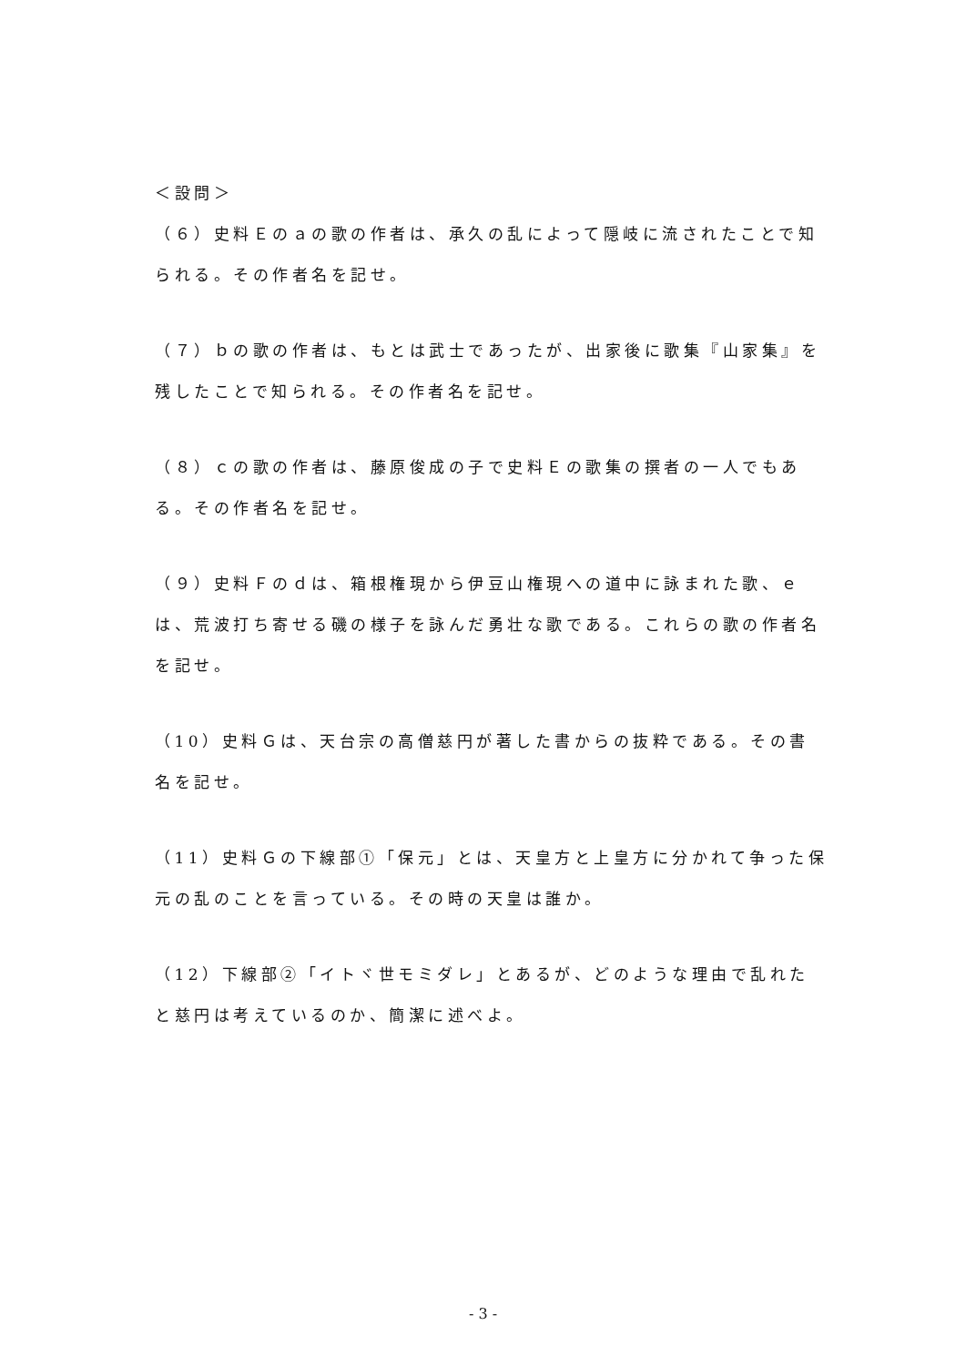＜設問＞
（６）史料Ｅのａの歌の作者は、承久の乱によって隠岐に流されたことで知られる。その作者名を記せ。
（７）ｂの歌の作者は、もとは武士であったが、出家後に歌集『山家集』を残したことで知られる。その作者名を記せ。
（８）ｃの歌の作者は、藤原俊成の子で史料Ｅの歌集の撰者の一人でもある。その作者名を記せ。
（９）史料Ｆのｄは、箱根権現から伊豆山権現への道中に詠まれた歌、ｅは、荒波打ち寄せる磯の様子を詠んだ勇壮な歌である。これらの歌の作者名を記せ。
（10）史料Ｇは、天台宗の高僧慈円が著した書からの抜粋である。その書名を記せ。
（11）史料Ｇの下線部①「保元」とは、天皇方と上皇方に分かれて争った保元の乱のことを言っている。その時の天皇は誰か。
（12）下線部②「イトヾ世モミダレ」とあるが、どのような理由で乱れたと慈円は考えているのか、簡潔に述べよ。
- 3 -